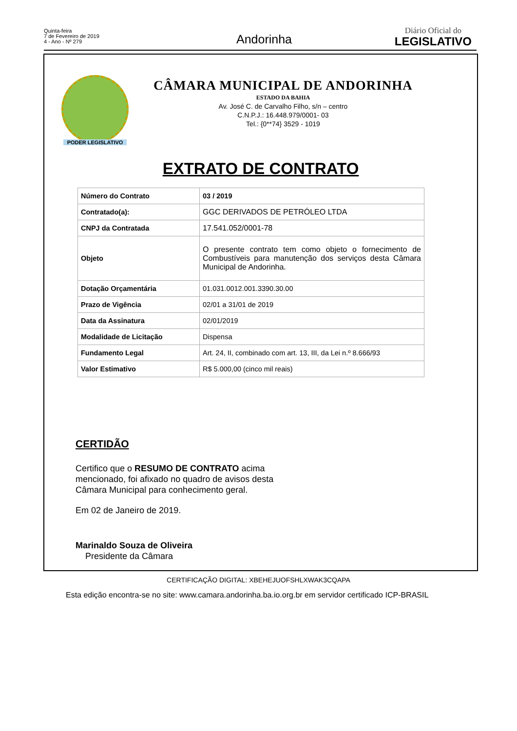Quinta-feira
7 de Fevereiro de 2019
4 - Ano - Nº 279
Andorinha
Diário Oficial do
LEGISLATIVO
PODER LEGISLATIVO
CÂMARA MUNICIPAL DE ANDORINHA
ESTADO DA BAHIA
Av. José C. de Carvalho Filho, s/n – centro
C.N.P.J.: 16.448.979/0001- 03
Tel.: {0**74} 3529 - 1019
EXTRATO DE CONTRATO
| Número do Contrato | 03 / 2019 |
| Contratado(a): | GGC DERIVADOS DE PETRÓLEO LTDA |
| CNPJ da Contratada | 17.541.052/0001-78 |
| Objeto | O presente contrato tem como objeto o fornecimento de Combustíveis para manutenção dos serviços desta Câmara Municipal de Andorinha. |
| Dotação Orçamentária | 01.031.0012.001.3390.30.00 |
| Prazo de Vigência | 02/01 a 31/01 de 2019 |
| Data da Assinatura | 02/01/2019 |
| Modalidade de Licitação | Dispensa |
| Fundamento Legal | Art. 24, II, combinado com art. 13, III, da Lei n.º 8.666/93 |
| Valor Estimativo | R$ 5.000,00 (cinco mil reais) |
CERTIDÃO
Certifico que o RESUMO DE CONTRATO acima mencionado, foi afixado no quadro de avisos desta Câmara Municipal para conhecimento geral.
Em 02 de Janeiro de 2019.
Marinaldo Souza de Oliveira
Presidente da Câmara
CERTIFICAÇÃO DIGITAL: XBEHEJUOFSHLXWAK3CQAPA
Esta edição encontra-se no site: www.camara.andorinha.ba.io.org.br em servidor certificado ICP-BRASIL